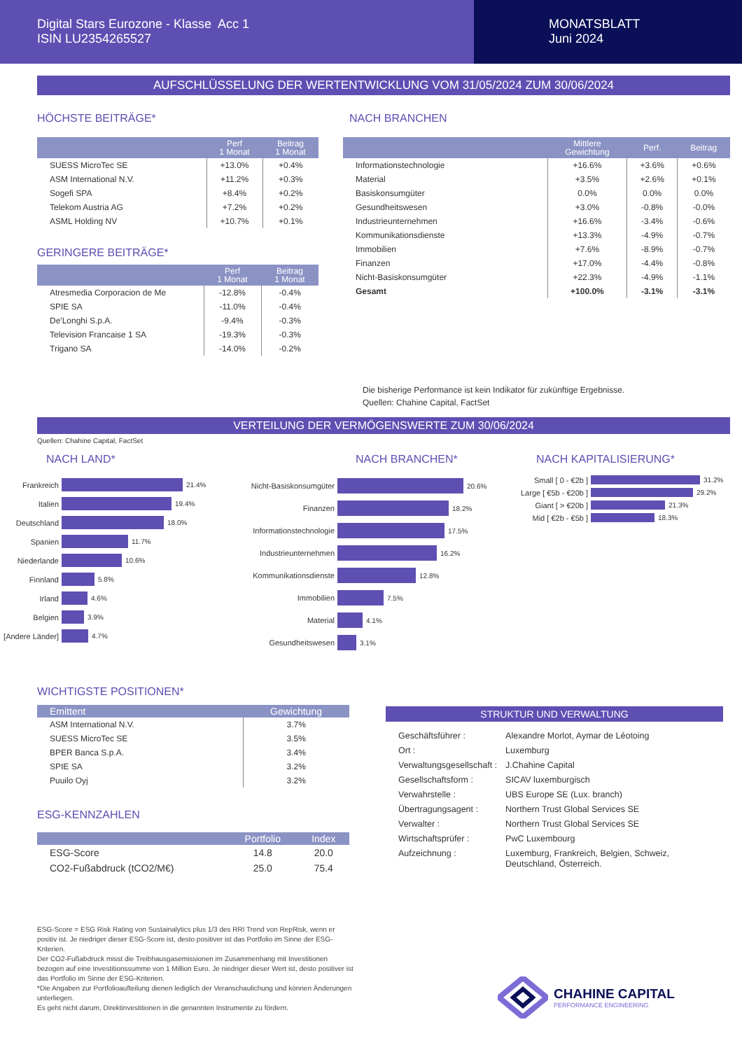Digital Stars Eurozone - Klasse Acc 1
ISIN LU2354265527
MONATSBLATT
Juni 2024
AUFSCHLÜSSELUNG DER WERTENTWICKLUNG VOM 31/05/2024 ZUM 30/06/2024
HÖCHSTE BEITRÄGE*
| | Perf 1 Monat | Beitrag 1 Monat |
| --- | --- | --- |
| SUESS MicroTec SE | +13.0% | +0.4% |
| ASM International N.V. | +11.2% | +0.3% |
| Sogefi SPA | +8.4% | +0.2% |
| Telekom Austria AG | +7.2% | +0.2% |
| ASML Holding NV | +10.7% | +0.1% |
GERINGERE BEITRÄGE*
| | Perf 1 Monat | Beitrag 1 Monat |
| --- | --- | --- |
| Atresmedia Corporacion de Me | -12.8% | -0.4% |
| SPIE SA | -11.0% | -0.4% |
| De'Longhi S.p.A. | -9.4% | -0.3% |
| Television Francaise 1 SA | -19.3% | -0.3% |
| Trigano SA | -14.0% | -0.2% |
NACH BRANCHEN
| | Mittlere Gewichtung | Perf. | Beitrag |
| --- | --- | --- | --- |
| Informationstechnologie | +16.6% | +3.6% | +0.6% |
| Material | +3.5% | +2.6% | +0.1% |
| Basiskonsumgüter | 0.0% | 0.0% | 0.0% |
| Gesundheitswesen | +3.0% | -0.8% | -0.0% |
| Industrieunternehmen | +16.6% | -3.4% | -0.6% |
| Kommunikationsdienste | +13.3% | -4.9% | -0.7% |
| Immobilien | +7.6% | -8.9% | -0.7% |
| Finanzen | +17.0% | -4.4% | -0.8% |
| Nicht-Basiskonsumgüter | +22.3% | -4.9% | -1.1% |
| Gesamt | +100.0% | -3.1% | -3.1% |
Die bisherige Performance ist kein Indikator für zukünftige Ergebnisse.
Quellen: Chahine Capital, FactSet
VERTEILUNG DER VERMÖGENSWERTE ZUM 30/06/2024
Quellen: Chahine Capital, FactSet
NACH LAND*
Frankreich 21.4%
Italien 19.4%
Deutschland 18.0%
Spanien 11.7%
Niederlande 10.6%
Finnland 5.8%
Irland 4.6%
Belgien 3.9%
[Andere Länder] 4.7%
NACH BRANCHEN*
Nicht-Basiskonsumgüter 20.6%
Finanzen 18.2%
Informationstechnologie 17.5%
Industrieunternehmen 16.2%
Kommunikationsdienste 12.8%
Immobilien 7.5%
Material 4.1%
Gesundheitswesen 3.1%
NACH KAPITALISIERUNG*
Small [ 0 - €2b ] 31.2%
Large [ €5b - €20b ] 29.2%
Giant [ > €20b ] 21.3%
Mid [ €2b - €5b ] 18.3%
WICHTIGSTE POSITIONEN*
| Emittent | Gewichtung |
| --- | --- |
| ASM International N.V. | 3.7% |
| SUESS MicroTec SE | 3.5% |
| BPER Banca S.p.A. | 3.4% |
| SPIE SA | 3.2% |
| Puuilo Oyj | 3.2% |
ESG-KENNZAHLEN
| | Portfolio | Index |
| --- | --- | --- |
| ESG-Score | 14.8 | 20.0 |
| CO2-Fußabdruck (tCO2/M€) | 25.0 | 75.4 |
ESG-Score = ESG Risk Rating von Sustainalytics plus 1/3 des RRI Trend von RepRisk, wenn er positiv ist. Je niedriger dieser ESG-Score ist, desto positiver ist das Portfolio im Sinne der ESG-Kriterien.
Der CO2-Fußabdruck misst die Treibhausgasemissionen im Zusammenhang mit Investitionen bezogen auf eine Investitionssumme von 1 Million Euro. Je niedriger dieser Wert ist, desto positiver ist das Portfolio im Sinne der ESG-Kriterien.
*Die Angaben zur Portfolioaufteilung dienen lediglich der Veranschaulichung und können Änderungen unterliegen.
Es geht nicht darum, Direktinvestitionen in die genannten Instrumente zu fördern.
STRUKTUR UND VERWALTUNG
| Geschäftsführer : | Alexandre Morlot, Aymar de Léotoing |
| Ort : | Luxemburg |
| Verwaltungsgesellschaft : | J.Chahine Capital |
| Gesellschaftsform : | SICAV luxemburgisch |
| Verwahrstelle : | UBS Europe SE (Lux. branch) |
| Übertragungsagent : | Northern Trust Global Services SE |
| Verwalter : | Northern Trust Global Services SE |
| Wirtschaftsprüfer : | PwC Luxembourg |
| Aufzeichnung : | Luxemburg, Frankreich, Belgien, Schweiz, Deutschland, Österreich. |
CHAHINE CAPITAL
PERFORMANCE ENGINEERING